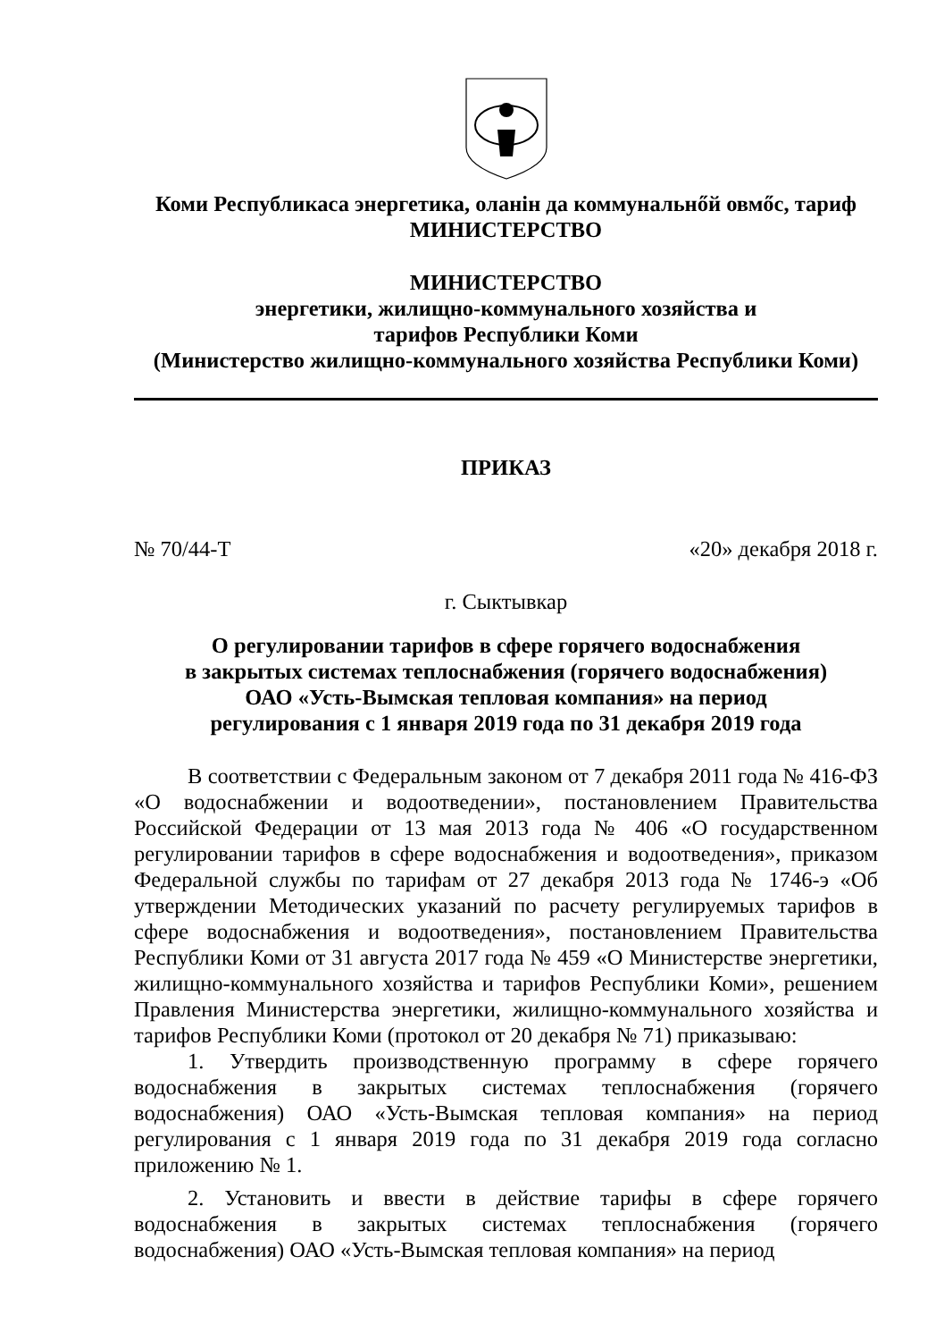Коми Республикаса энергетика, оланін да коммунальнőй овмőс, тариф
МИНИСТЕРСТВО
МИНИСТЕРСТВО
энергетики, жилищно-коммунального хозяйства и
тарифов Республики Коми
(Министерство жилищно-коммунального хозяйства Республики Коми)
ПРИКАЗ
№ 70/44-Т «20» декабря 2018 г.
г. Сыктывкар
О регулировании тарифов в сфере горячего водоснабжения
в закрытых системах теплоснабжения (горячего водоснабжения)
ОАО «Усть-Вымская тепловая компания» на период
регулирования с 1 января 2019 года по 31 декабря 2019 года
В соответствии с Федеральным законом от 7 декабря 2011 года № 416-ФЗ «О водоснабжении и водоотведении», постановлением Правительства Российской Федерации от 13 мая 2013 года № 406 «О государственном регулировании тарифов в сфере водоснабжения и водоотведения», приказом Федеральной службы по тарифам от 27 декабря 2013 года № 1746-э «Об утверждении Методических указаний по расчету регулируемых тарифов в сфере водоснабжения и водоотведения», постановлением Правительства Республики Коми от 31 августа 2017 года № 459 «О Министерстве энергетики, жилищно-коммунального хозяйства и тарифов Республики Коми», решением Правления Министерства энергетики, жилищно-коммунального хозяйства и тарифов Республики Коми (протокол от 20 декабря № 71) приказываю:
1. Утвердить производственную программу в сфере горячего водоснабжения в закрытых системах теплоснабжения (горячего водоснабжения) ОАО «Усть-Вымская тепловая компания» на период регулирования с 1 января 2019 года по 31 декабря 2019 года согласно приложению № 1.
2. Установить и ввести в действие тарифы в сфере горячего водоснабжения в закрытых системах теплоснабжения (горячего водоснабжения) ОАО «Усть-Вымская тепловая компания» на период